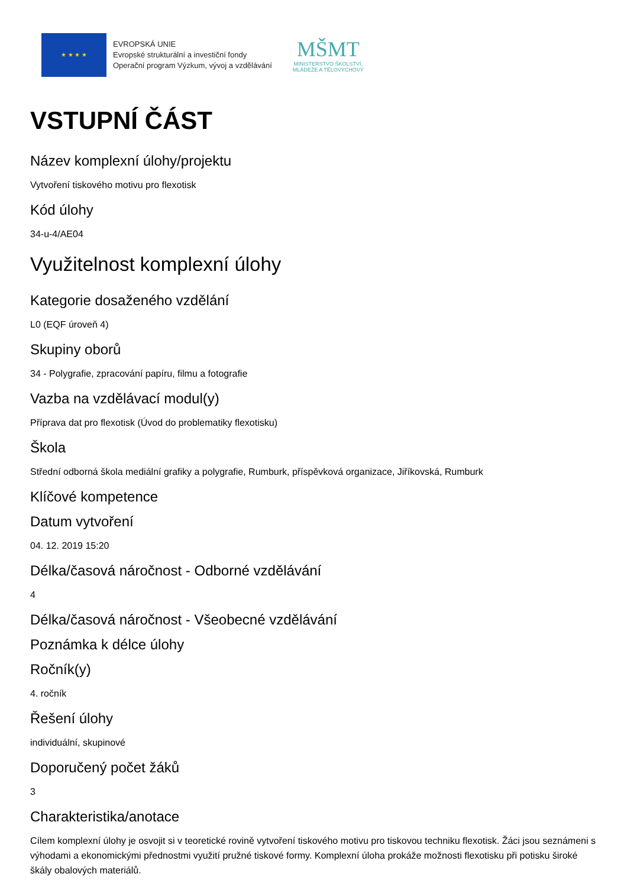★ ★ ★ ★
EVROPSKÁ UNIE
Evropské strukturální a investiční fondy
Operační program Výzkum, vývoj a vzdělávání
MŠMT
MINISTERSTVO ŠKOLSTVÍ,
MLÁDEŽE A TĚLOVÝCHOVY
VSTUPNÍ ČÁST
Název komplexní úlohy/projektu
Vytvoření tiskového motivu pro flexotisk
Kód úlohy
34-u-4/AE04
Využitelnost komplexní úlohy
Kategorie dosaženého vzdělání
L0 (EQF úroveň 4)
Skupiny oborů
34 - Polygrafie, zpracování papíru, filmu a fotografie
Vazba na vzdělávací modul(y)
Příprava dat pro flexotisk (Úvod do problematiky flexotisku)
Škola
Střední odborná škola mediální grafiky a polygrafie, Rumburk, příspěvková organizace, Jiříkovská, Rumburk
Klíčové kompetence
Datum vytvoření
04. 12. 2019 15:20
Délka/časová náročnost - Odborné vzdělávání
4
Délka/časová náročnost - Všeobecné vzdělávání
Poznámka k délce úlohy
Ročník(y)
4. ročník
Řešení úlohy
individuální, skupinové
Doporučený počet žáků
3
Charakteristika/anotace
Cílem komplexní úlohy je osvojit si v teoretické rovině vytvoření tiskového motivu pro tiskovou techniku flexotisk. Žáci jsou seznámeni s výhodami a ekonomickými přednostmi využití pružné tiskové formy. Komplexní úloha prokáže možnosti flexotisku při potisku široké škály obalových materiálů.